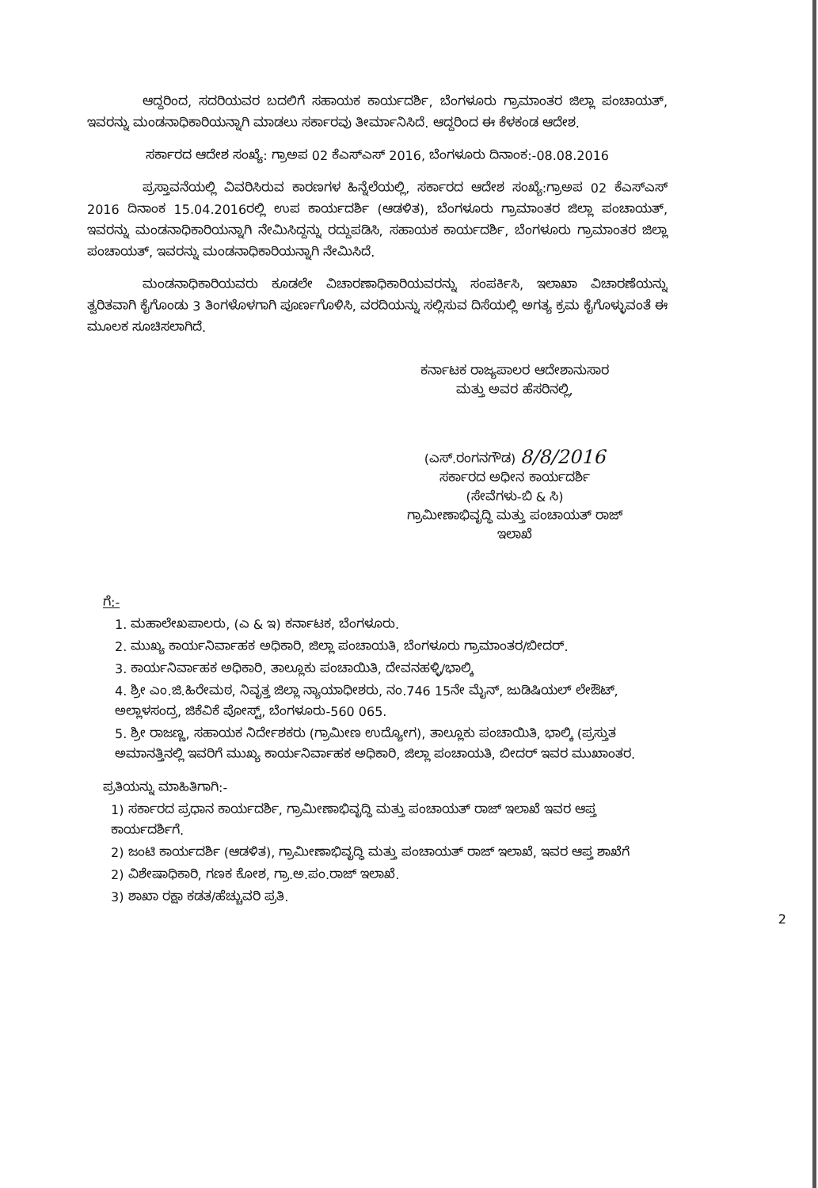ಆದ್ದರಿಂದ, ಸದರಿಯವರ ಬದಲಿಗೆ ಸಹಾಯಕ ಕಾರ್ಯದರ್ಶಿ, ಬೆಂಗಳೂರು ಗ್ರಾಮಾಂತರ ಜಿಲ್ಲಾ ಪಂಚಾಯತ್, ಇವರನ್ನು ಮಂಡನಾಧಿಕಾರಿಯನ್ನಾಗಿ ಮಾಡಲು ಸರ್ಕಾರವು ತೀರ್ಮಾನಿಸಿದೆ. ಆದ್ದರಿಂದ ಈ ಕೆಳಕಂಡ ಆದೇಶ.
ಸರ್ಕಾರದ ಆದೇಶ ಸಂಖ್ಯೆ: ಗ್ರಾಅಪ 02 ಕೆಎಸ್‌ಎಸ್ 2016, ಬೆಂಗಳೂರು ದಿನಾಂಕ:-08.08.2016
ಪ್ರಸ್ತಾವನೆಯಲ್ಲಿ ವಿವರಿಸಿರುವ ಕಾರಣಗಳ ಹಿನ್ನೆಲೆಯಲ್ಲಿ, ಸರ್ಕಾರದ ಆದೇಶ ಸಂಖ್ಯೆ:ಗ್ರಾಅಪ 02 ಕೆಎಸ್‌ಎಸ್ 2016 ದಿನಾಂಕ 15.04.2016ರಲ್ಲಿ ಉಪ ಕಾರ್ಯದರ್ಶಿ (ಆಡಳಿತ), ಬೆಂಗಳೂರು ಗ್ರಾಮಾಂತರ ಜಿಲ್ಲಾ ಪಂಚಾಯತ್, ಇವರನ್ನು ಮಂಡನಾಧಿಕಾರಿಯನ್ನಾಗಿ ನೇಮಿಸಿದ್ದನ್ನು ರದ್ದುಪಡಿಸಿ, ಸಹಾಯಕ ಕಾರ್ಯದರ್ಶಿ, ಬೆಂಗಳೂರು ಗ್ರಾಮಾಂತರ ಜಿಲ್ಲಾ ಪಂಚಾಯತ್, ಇವರನ್ನು ಮಂಡನಾಧಿಕಾರಿಯನ್ನಾಗಿ ನೇಮಿಸಿದೆ.
ಮಂಡನಾಧಿಕಾರಿಯವರು ಕೂಡಲೇ ವಿಚಾರಣಾಧಿಕಾರಿಯವರನ್ನು ಸಂಪರ್ಕಿಸಿ, ಇಲಾಖಾ ವಿಚಾರಣೆಯನ್ನು ತ್ವರಿತವಾಗಿ ಕೈಗೊಂಡು 3 ತಿಂಗಳೊಳಗಾಗಿ ಪೂರ್ಣಗೊಳಿಸಿ, ವರದಿಯನ್ನು ಸಲ್ಲಿಸುವ ದಿಸೆಯಲ್ಲಿ ಅಗತ್ಯ ಕ್ರಮ ಕೈಗೊಳ್ಳುವಂತೆ ಈ ಮೂಲಕ ಸೂಚಿಸಲಾಗಿದೆ.
ಕರ್ನಾಟಕ ರಾಜ್ಯಪಾಲರ ಆದೇಶಾನುಸಾರ
ಮತ್ತು ಅವರ ಹೆಸರಿನಲ್ಲಿ,
(ಎಸ್.ರಂಗನಗೌಡ) 8/8/2016
ಸರ್ಕಾರದ ಅಧೀನ ಕಾರ್ಯದರ್ಶಿ
(ಸೇವೆಗಳು-ಬಿ & ಸಿ)
ಗ್ರಾಮೀಣಾಭಿವೃದ್ಧಿ ಮತ್ತು ಪಂಚಾಯತ್ ರಾಜ್ ಇಲಾಖೆ
ಗೆ:-
1. ಮಹಾಲೇಖಪಾಲರು, (ಎ & ಇ) ಕರ್ನಾಟಕ, ಬೆಂಗಳೂರು.
2. ಮುಖ್ಯ ಕಾರ್ಯನಿರ್ವಾಹಕ ಅಧಿಕಾರಿ, ಜಿಲ್ಲಾ ಪಂಚಾಯತಿ, ಬೆಂಗಳೂರು ಗ್ರಾಮಾಂತರ/ಬೀದರ್.
3. ಕಾರ್ಯನಿರ್ವಾಹಕ ಅಧಿಕಾರಿ, ತಾಲ್ಲೂಕು ಪಂಚಾಯಿತಿ, ದೇವನಹಳ್ಳಿ/ಭಾಲ್ಕಿ
4. ಶ್ರೀ ಎಂ.ಜಿ.ಹಿರೇಮಠ, ನಿವೃತ್ತ ಜಿಲ್ಲಾ ನ್ಯಾಯಾಧೀಶರು, ನಂ.746 15ನೇ ಮೈನ್, ಜುಡಿಷಿಯಲ್ ಲೇಔಟ್, ಅಲ್ಲಾಳಸಂದ್ರ, ಜಿಕೆವಿಕೆ ಪೋಸ್ಟ್, ಬೆಂಗಳೂರು-560 065.
5. ಶ್ರೀ ರಾಜಣ್ಣ, ಸಹಾಯಕ ನಿರ್ದೇಶಕರು (ಗ್ರಾಮೀಣ ಉದ್ಯೋಗ), ತಾಲ್ಲೂಕು ಪಂಚಾಯಿತಿ, ಭಾಲ್ಕಿ (ಪ್ರಸ್ತುತ ಅಮಾನತ್ತಿನಲ್ಲಿ ಇವರಿಗೆ ಮುಖ್ಯ ಕಾರ್ಯನಿರ್ವಾಹಕ ಅಧಿಕಾರಿ, ಜಿಲ್ಲಾ ಪಂಚಾಯತಿ, ಬೀದರ್ ಇವರ ಮುಖಾಂತರ.
ಪ್ರತಿಯನ್ನು ಮಾಹಿತಿಗಾಗಿ:-
1) ಸರ್ಕಾರದ ಪ್ರಧಾನ ಕಾರ್ಯದರ್ಶಿ, ಗ್ರಾಮೀಣಾಭಿವೃದ್ಧಿ ಮತ್ತು ಪಂಚಾಯತ್ ರಾಜ್ ಇಲಾಖೆ ಇವರ ಆಪ್ತ ಕಾರ್ಯದರ್ಶಿಗೆ.
2) ಜಂಟಿ ಕಾರ್ಯದರ್ಶಿ (ಆಡಳಿತ), ಗ್ರಾಮೀಣಾಭಿವೃದ್ಧಿ ಮತ್ತು ಪಂಚಾಯತ್ ರಾಜ್ ಇಲಾಖೆ, ಇವರ ಆಪ್ತ ಶಾಖೆಗೆ
2) ವಿಶೇಷಾಧಿಕಾರಿ, ಗಣಕ ಕೋಶ, ಗ್ರಾ.ಅ.ಪಂ.ರಾಜ್ ಇಲಾಖೆ.
3) ಶಾಖಾ ರಕ್ಷಾ ಕಡತ/ಹೆಚ್ಚುವರಿ ಪ್ರತಿ.
2